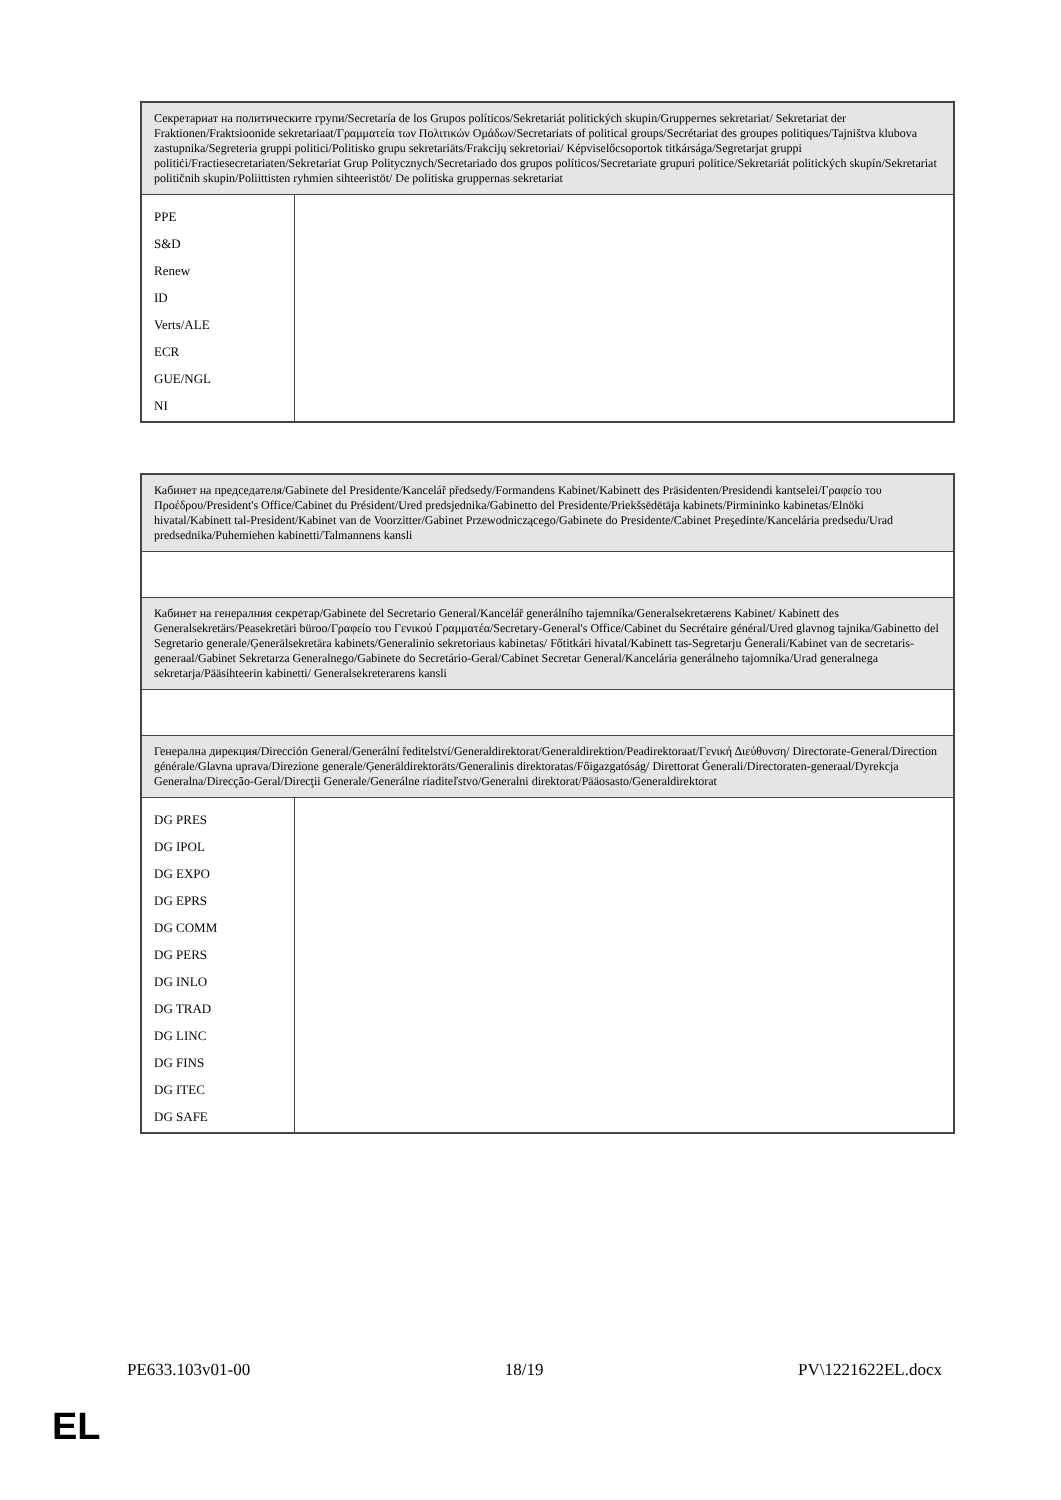| Секретариат на политическите групи/Secretaría de los Grupos políticos/Sekretariát politických skupin/Gruppernes sekretariat/ Sekretariat der Fraktionen/Fraktsioonide sekretariaat/Γραμματεία των Πολιτικών Ομάδων/Secretariats of political groups/Secrétariat des groupes politiques/Tajništva klubova zastupnika/Segreteria gruppi politici/Politisko grupu sekretariāts/Frakcijų sekretoriai/ Képviselőcsoportok titkársága/Segretarjat gruppi politiċi/Fractiesecretariaten/Sekretariat Grup Politycznych/Secretariado dos grupos políticos/Secretariate grupuri politice/Sekretariát politických skupín/Sekretariat političnih skupin/Poliittisten ryhmien sihteeristöt/ De politiska gruppernas sekretariat | |
| PPE S&D Renew ID Verts/ALE ECR GUE/NGL NI | |
| Кабинет на председателя/Gabinete del Presidente/Kancelář předsedy/Formandens Kabinet/Kabinett des Präsidenten/Presidendi kantselei/Γραφείο του Προέδρου/President's Office/Cabinet du Président/Ured predsjednika/Gabinetto del Presidente/Priekšsēdētāja kabinets/Pirmininko kabinetas/Elnöki hivatal/Kabinett tal-President/Kabinet van de Voorzitter/Gabinet Przewodniczącego/Gabinete do Presidente/Cabinet Preşedinte/Kancelária predsedu/Urad predsednika/Puhemiehen kabinetti/Talmannens kansli | |
| Кабинет на генералния секретар/Gabinete del Secretario General/Kancelář generálního tajemníka/Generalsekretærens Kabinet/ Kabinett des Generalsekretärs/Peasekretäri büroo/Γραφείο του Γενικού Γραμματέα/Secretary-General's Office/Cabinet du Secrétaire général/Ured glavnog tajnika/Gabinetto del Segretario generale/Ģenerālsekretāra kabinets/Generalinio sekretoriaus kabinetas/ Főtitkári hivatal/Kabinett tas-Segretarju Ġenerali/Kabinet van de secretaris-generaal/Gabinet Sekretarza Generalnego/Gabinete do Secretário-Geral/Cabinet Secretar General/Kancelária generálneho tajomníka/Urad generalnega sekretarja/Pääsihteerin kabinetti/ Generalsekreterarens kansli | |
| Генерална дирекция/Dirección General/Generální ředitelství/Generaldirektorat/Generaldirektion/Peadirektoraat/Γενική Διεύθυνση/ Directorate-General/Direction générale/Glavna uprava/Direzione generale/Ģenerāldirektorāts/Generalinis direktoratas/Főigazgatóság/ Direttorat Ġenerali/Directoraten-generaal/Dyrekcja Generalna/Direcção-Geral/Direcţii Generale/Generálne riaditeľstvo/Generalni direktorat/Pääosasto/Generaldirektorat | |
| DG PRES DG IPOL DG EXPO DG EPRS DG COMM DG PERS DG INLO DG TRAD DG LINC DG FINS DG ITEC DG SAFE | |
PE633.103v01-00 18/19 PV\1221622EL.docx
EL